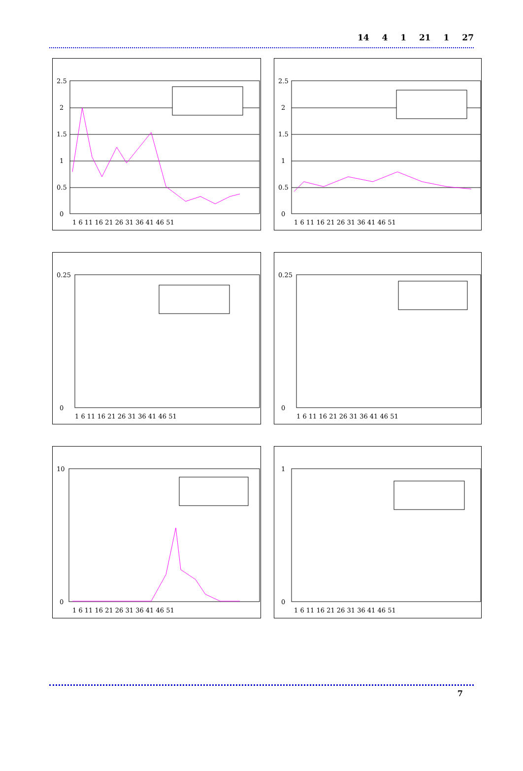14 4 1 21 1 27
2.5
2
1.5
1
0.5
0
1 6 11 16 21 26 31 36 41 46 51
2.5
2
1.5
1
0.5
0
1 6 11 16 21 26 31 36 41 46 51
0.25
0
1 6 11 16 21 26 31 36 41 46 51
0.25
0
1 6 11 16 21 26 31 36 41 46 51
10
0
1 6 11 16 21 26 31 36 41 46 51
1
0
1 6 11 16 21 26 31 36 41 46 51
7